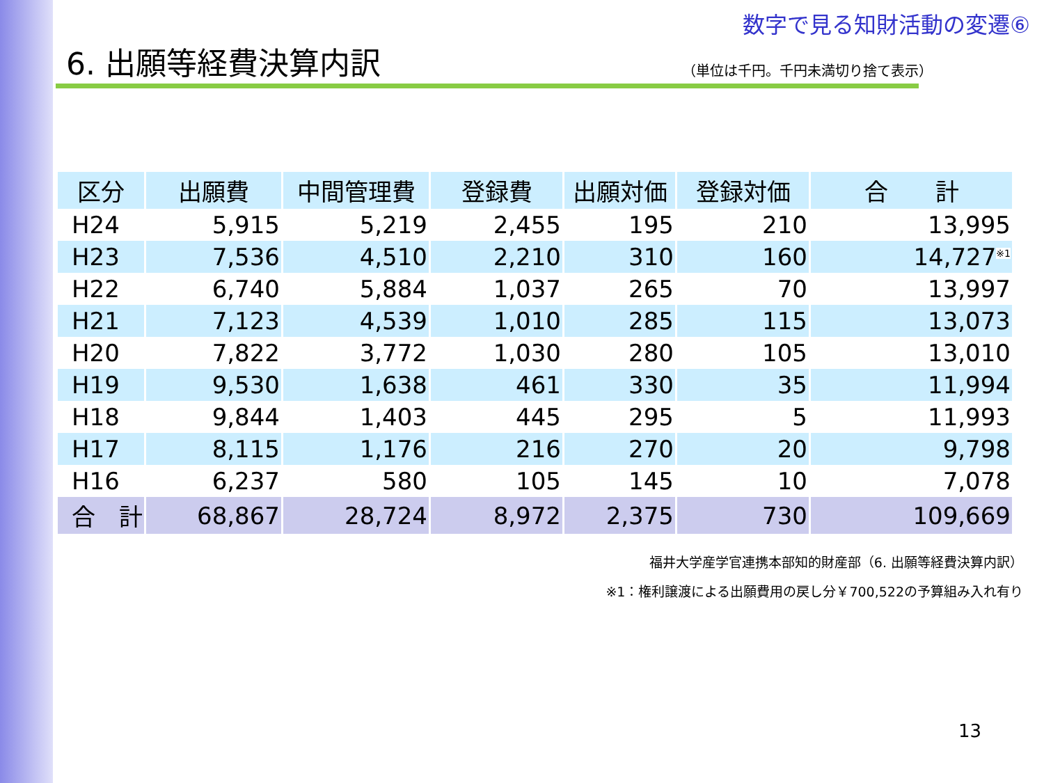数字で見る知財活動の変遷⑥
6. 出願等経費決算内訳
（単位は千円。千円未満切り捨て表示）
| 区分 | 出願費 | 中間管理費 | 登録費 | 出願対価 | 登録対価 | 合 計 |
| --- | --- | --- | --- | --- | --- | --- |
| H24 | 5,915 | 5,219 | 2,455 | 195 | 210 | 13,995 |
| H23 | 7,536 | 4,510 | 2,210 | 310 | 160 | 14,727<sup>※1</sup> |
| H22 | 6,740 | 5,884 | 1,037 | 265 | 70 | 13,997 |
| H21 | 7,123 | 4,539 | 1,010 | 285 | 115 | 13,073 |
| H20 | 7,822 | 3,772 | 1,030 | 280 | 105 | 13,010 |
| H19 | 9,530 | 1,638 | 461 | 330 | 35 | 11,994 |
| H18 | 9,844 | 1,403 | 445 | 295 | 5 | 11,993 |
| H17 | 8,115 | 1,176 | 216 | 270 | 20 | 9,798 |
| H16 | 6,237 | 580 | 105 | 145 | 10 | 7,078 |
| 合 計 | 68,867 | 28,724 | 8,972 | 2,375 | 730 | 109,669 |
福井大学産学官連携本部知的財産部（6. 出願等経費決算内訳）
※1：権利譲渡による出願費用の戻し分￥700,522の予算組み入れ有り
13